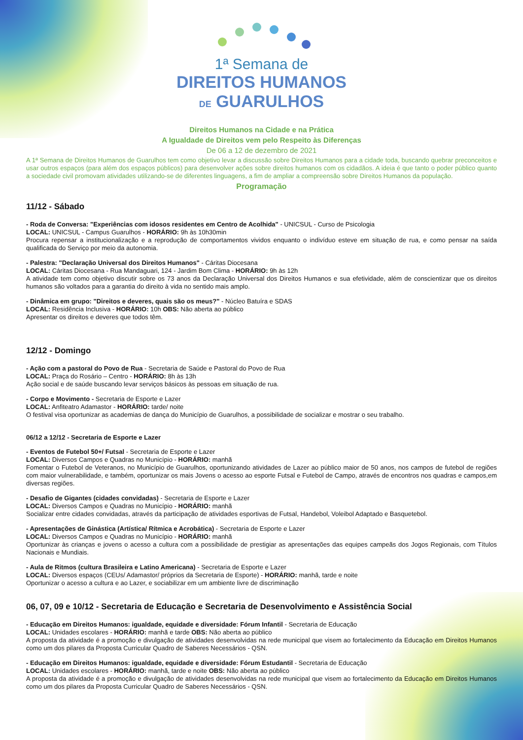1ª Semana de
DIREITOS HUMANOS
DE GUARULHOS
Direitos Humanos na Cidade e na Prática
A Igualdade de Direitos vem pelo Respeito às Diferenças
De 06 a 12 de dezembro de 2021
A 1ª Semana de Direitos Humanos de Guarulhos tem como objetivo levar a discussão sobre Direitos Humanos para a cidade toda, buscando quebrar preconceitos e usar outros espaços (para além dos espaços públicos) para desenvolver ações sobre direitos humanos com os cidadãos. A ideia é que tanto o poder público quanto a sociedade civil promovam atividades utilizando-se de diferentes linguagens, a fim de ampliar a compreensão sobre Direitos Humanos da população.
Programação
11/12 - Sábado
- Roda de Conversa: "Experiências com idosos residentes em Centro de Acolhida" - UNICSUL - Curso de Psicologia
LOCAL: UNICSUL - Campus Guarulhos - HORÁRIO: 9h às 10h30min
Procura repensar a institucionalização e a reprodução de comportamentos vividos enquanto o indivíduo esteve em situação de rua, e como pensar na saída qualificada do Serviço por meio da autonomia.
- Palestra: "Declaração Universal dos Direitos Humanos" - Cáritas Diocesana
LOCAL: Cáritas Diocesana - Rua Mandaguari, 124 - Jardim Bom Clima - HORÁRIO: 9h às 12h
A atividade tem como objetivo discutir sobre os 73 anos da Declaração Universal dos Direitos Humanos e sua efetividade, além de conscientizar que os direitos humanos são voltados para a garantia do direito à vida no sentido mais amplo.
- Dinâmica em grupo: "Direitos e deveres, quais são os meus?" - Núcleo Batuíra e SDAS
LOCAL: Residência Inclusiva - HORÁRIO: 10h OBS: Não aberta ao público
Apresentar os direitos e deveres que todos têm.
12/12 - Domingo
- Ação com a pastoral do Povo de Rua - Secretaria de Saúde e Pastoral do Povo de Rua
LOCAL: Praça do Rosário – Centro - HORÁRIO: 8h às 13h
Ação social e de saúde buscando levar serviços básicos às pessoas em situação de rua.
- Corpo e Movimento - Secretaria de Esporte e Lazer
LOCAL: Anfiteatro Adamastor - HORÁRIO: tarde/ noite
O festival visa oportunizar as academias de dança do Município de Guarulhos, a possibilidade de socializar e mostrar o seu trabalho.
06/12 a 12/12 - Secretaria de Esporte e Lazer
- Eventos de Futebol 50+/ Futsal - Secretaria de Esporte e Lazer
LOCAL: Diversos Campos e Quadras no Município - HORÁRIO: manhã
Fomentar o Futebol de Veteranos, no Município de Guarulhos, oportunizando atividades de Lazer ao público maior de 50 anos, nos campos de futebol de regiões com maior vulnerabilidade, e também, oportunizar os mais Jovens o acesso ao esporte Futsal e Futebol de Campo, através de encontros nos quadras e campos,em diversas regiões.
- Desafio de Gigantes (cidades convidadas) - Secretaria de Esporte e Lazer
LOCAL: Diversos Campos e Quadras no Município - HORÁRIO: manhã
Socializar entre cidades convidadas, através da participação de atividades esportivas de Futsal, Handebol, Voleibol Adaptado e Basquetebol.
- Apresentações de Ginástica (Artística/ Rítmica e Acrobática) - Secretaria de Esporte e Lazer
LOCAL: Diversos Campos e Quadras no Município - HORÁRIO: manhã
Oportunizar às crianças e jovens o acesso a cultura com a possibilidade de prestigiar as apresentações das equipes campeãs dos Jogos Regionais, com Títulos Nacionais e Mundiais.
- Aula de Ritmos (cultura Brasileira e Latino Americana) - Secretaria de Esporte e Lazer
LOCAL: Diversos espaços (CEUs/ Adamastor/ próprios da Secretaria de Esporte) - HORÁRIO: manhã, tarde e noite
Oportunizar o acesso a cultura e ao Lazer, e sociabilizar em um ambiente livre de discriminação
06, 07, 09 e 10/12 - Secretaria de Educação e Secretaria de Desenvolvimento e Assistência Social
- Educação em Direitos Humanos: igualdade, equidade e diversidade: Fórum Infantil - Secretaria de Educação
LOCAL: Unidades escolares - HORÁRIO: manhã e tarde OBS: Não aberta ao público
A proposta da atividade é a promoção e divulgação de atividades desenvolvidas na rede municipal que visem ao fortalecimento da Educação em Direitos Humanos como um dos pilares da Proposta Curricular Quadro de Saberes Necessários - QSN.
- Educação em Direitos Humanos: igualdade, equidade e diversidade: Fórum Estudantil - Secretaria de Educação
LOCAL: Unidades escolares - HORÁRIO: manhã, tarde e noite OBS: Não aberta ao público
A proposta da atividade é a promoção e divulgação de atividades desenvolvidas na rede municipal que visem ao fortalecimento da Educação em Direitos Humanos como um dos pilares da Proposta Curricular Quadro de Saberes Necessários - QSN.